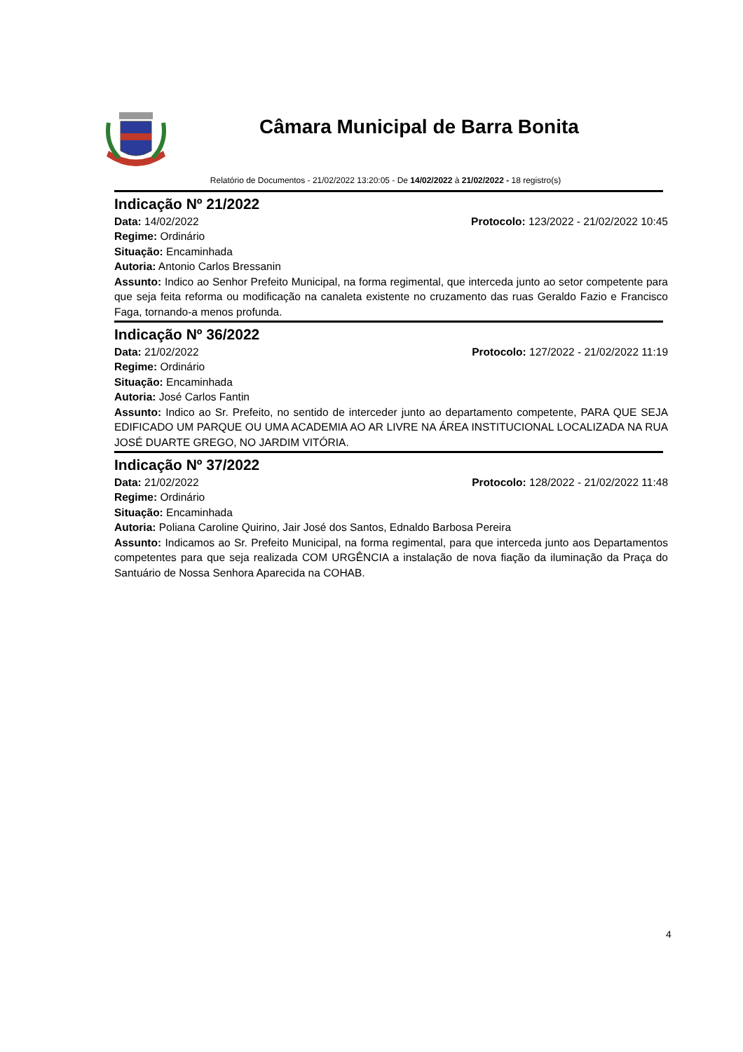Câmara Municipal de Barra Bonita
Relatório de Documentos - 21/02/2022 13:20:05 - De 14/02/2022 à 21/02/2022 - 18 registro(s)
Indicação Nº 21/2022
Data: 14/02/2022 Protocolo: 123/2022 - 21/02/2022 10:45
Regime: Ordinário
Situação: Encaminhada
Autoria: Antonio Carlos Bressanin
Assunto: Indico ao Senhor Prefeito Municipal, na forma regimental, que interceda junto ao setor competente para que seja feita reforma ou modificação na canaleta existente no cruzamento das ruas Geraldo Fazio e Francisco Faga, tornando-a menos profunda.
Indicação Nº 36/2022
Data: 21/02/2022 Protocolo: 127/2022 - 21/02/2022 11:19
Regime: Ordinário
Situação: Encaminhada
Autoria: José Carlos Fantin
Assunto: Indico ao Sr. Prefeito, no sentido de interceder junto ao departamento competente, PARA QUE SEJA EDIFICADO UM PARQUE OU UMA ACADEMIA AO AR LIVRE NA ÁREA INSTITUCIONAL LOCALIZADA NA RUA JOSÉ DUARTE GREGO, NO JARDIM VITÓRIA.
Indicação Nº 37/2022
Data: 21/02/2022 Protocolo: 128/2022 - 21/02/2022 11:48
Regime: Ordinário
Situação: Encaminhada
Autoria: Poliana Caroline Quirino, Jair José dos Santos, Ednaldo Barbosa Pereira
Assunto: Indicamos ao Sr. Prefeito Municipal, na forma regimental, para que interceda junto aos Departamentos competentes para que seja realizada COM URGÊNCIA a instalação de nova fiação da iluminação da Praça do Santuário de Nossa Senhora Aparecida na COHAB.
4